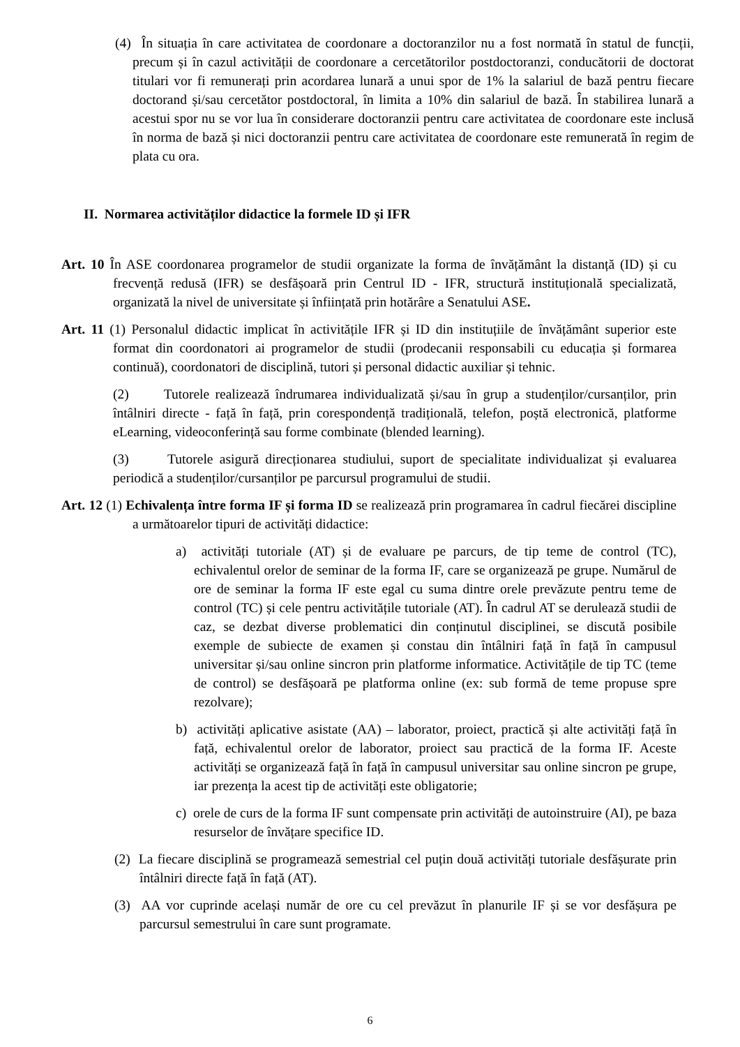(4) În situația în care activitatea de coordonare a doctoranzilor nu a fost normată în statul de funcții, precum și în cazul activității de coordonare a cercetătorilor postdoctoranzi, conducătorii de doctorat titulari vor fi remunerați prin acordarea lunară a unui spor de 1% la salariul de bază pentru fiecare doctorand și/sau cercetător postdoctoral, în limita a 10% din salariul de bază. În stabilirea lunară a acestui spor nu se vor lua în considerare doctoranzii pentru care activitatea de coordonare este inclusă în norma de bază și nici doctoranzii pentru care activitatea de coordonare este remunerată în regim de plata cu ora.
II. Normarea activităților didactice la formele ID și IFR
Art. 10 În ASE coordonarea programelor de studii organizate la forma de învățământ la distanță (ID) și cu frecvență redusă (IFR) se desfășoară prin Centrul ID - IFR, structură instituțională specializată, organizată la nivel de universitate și înființată prin hotărâre a Senatului ASE.
Art. 11 (1) Personalul didactic implicat în activitățile IFR și ID din instituțiile de învățământ superior este format din coordonatori ai programelor de studii (prodecanii responsabili cu educația și formarea continuă), coordonatori de disciplină, tutori și personal didactic auxiliar și tehnic.
(2) Tutorele realizează îndrumarea individualizată și/sau în grup a studenților/cursanților, prin întâlniri directe - față în față, prin corespondență tradițională, telefon, poștă electronică, platforme eLearning, videoconferință sau forme combinate (blended learning).
(3) Tutorele asigură direcționarea studiului, suport de specialitate individualizat și evaluarea periodică a studenților/cursanților pe parcursul programului de studii.
Art. 12 (1) Echivalența între forma IF și forma ID se realizează prin programarea în cadrul fiecărei discipline a următoarelor tipuri de activități didactice:
a) activități tutoriale (AT) și de evaluare pe parcurs, de tip teme de control (TC), echivalentul orelor de seminar de la forma IF, care se organizează pe grupe. Numărul de ore de seminar la forma IF este egal cu suma dintre orele prevăzute pentru teme de control (TC) și cele pentru activitățile tutoriale (AT). În cadrul AT se derulează studii de caz, se dezbat diverse problematici din conținutul disciplinei, se discută posibile exemple de subiecte de examen și constau din întâlniri față în față în campusul universitar și/sau online sincron prin platforme informatice. Activitățile de tip TC (teme de control) se desfășoară pe platforma online (ex: sub formă de teme propuse spre rezolvare);
b) activități aplicative asistate (AA) – laborator, proiect, practică și alte activități față în față, echivalentul orelor de laborator, proiect sau practică de la forma IF. Aceste activități se organizează față în față în campusul universitar sau online sincron pe grupe, iar prezența la acest tip de activități este obligatorie;
c) orele de curs de la forma IF sunt compensate prin activități de autoinstruire (AI), pe baza resurselor de învățare specifice ID.
(2) La fiecare disciplină se programează semestrial cel puțin două activități tutoriale desfășurate prin întâlniri directe față în față (AT).
(3) AA vor cuprinde același număr de ore cu cel prevăzut în planurile IF și se vor desfășura pe parcursul semestrului în care sunt programate.
6